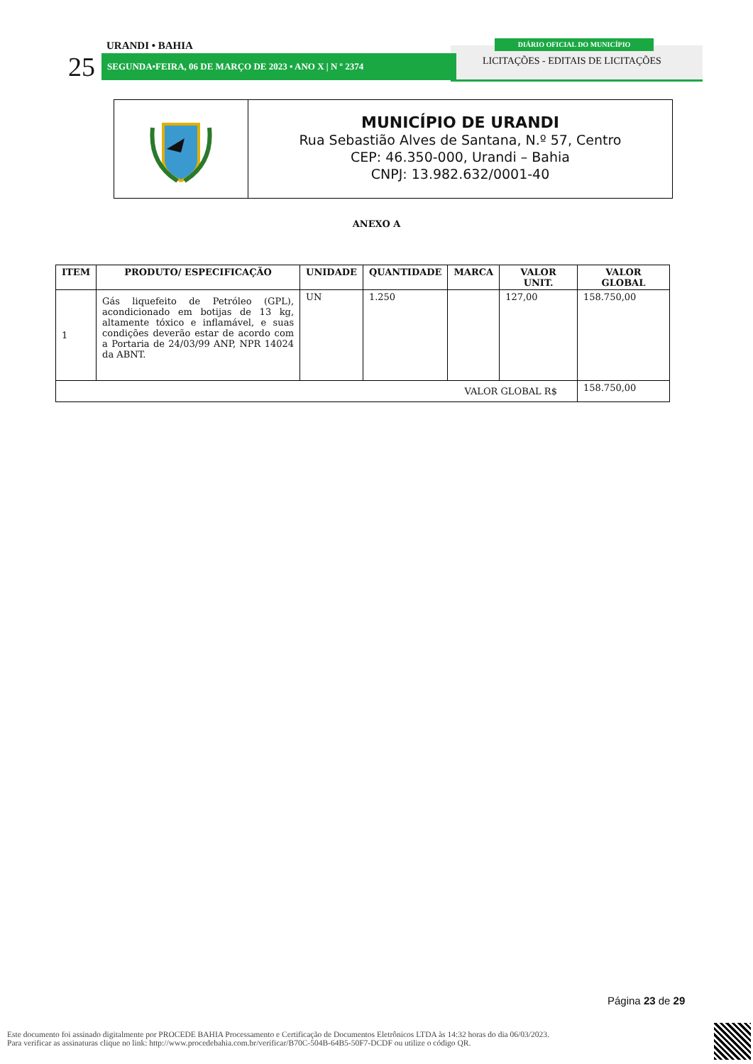URANDI • BAHIA
25 SEGUNDA•FEIRA, 06 DE MARÇO DE 2023 • ANO X | N º 2374
DIÁRIO OFICIAL DO MUNICÍPIO
LICITAÇÕES - EDITAIS DE LICITAÇÕES
MUNICÍPIO DE URANDI
Rua Sebastião Alves de Santana, N.º 57, Centro
CEP: 46.350-000, Urandi – Bahia
CNPJ: 13.982.632/0001-40
ANEXO A
| ITEM | PRODUTO/ ESPECIFICAÇÃO | UNIDADE | QUANTIDADE | MARCA | VALOR UNIT. | VALOR GLOBAL |
| --- | --- | --- | --- | --- | --- | --- |
| 1 | Gás liquefeito de Petróleo (GPL), acondicionado em botijas de 13 kg, altamente tóxico e inflamável, e suas condições deverão estar de acordo com a Portaria de 24/03/99 ANP, NPR 14024 da ABNT. | UN | 1.250 | | 127,00 | 158.750,00 |
| VALOR GLOBAL R$ | | | | | | 158.750,00 |
Página 23 de 29
Este documento foi assinado digitalmente por PROCEDE BAHIA Processamento e Certificação de Documentos Eletrônicos LTDA às 14:32 horas do dia 06/03/2023.
Para verificar as assinaturas clique no link: http://www.procedebahia.com.br/verificar/B70C-504B-64B5-50F7-DCDF ou utilize o código QR.